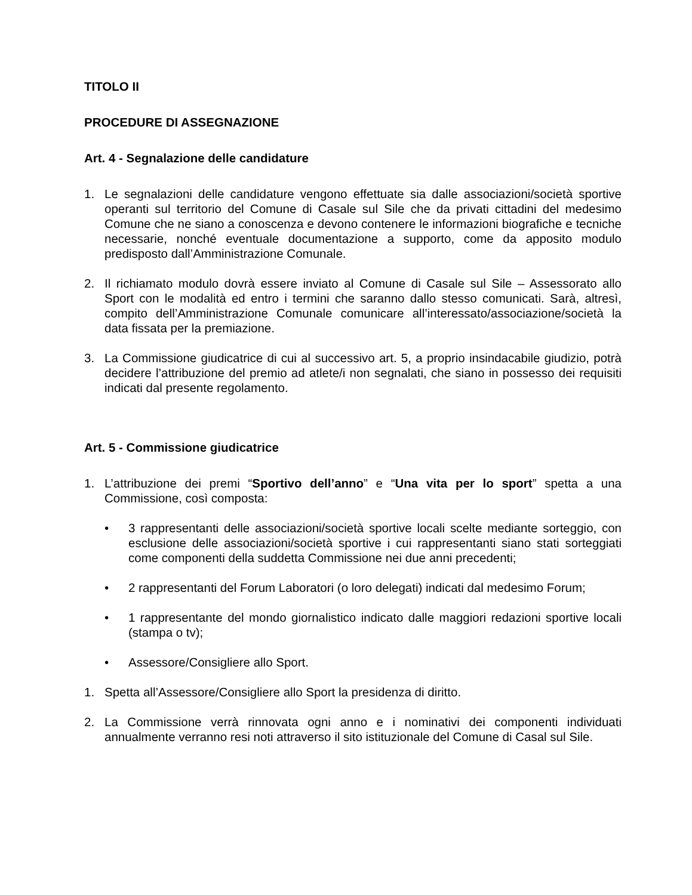TITOLO II
PROCEDURE DI ASSEGNAZIONE
Art. 4 - Segnalazione delle candidature
1. Le segnalazioni delle candidature vengono effettuate sia dalle associazioni/società sportive operanti sul territorio del Comune di Casale sul Sile che da privati cittadini del medesimo Comune che ne siano a conoscenza e devono contenere le informazioni biografiche e tecniche necessarie, nonché eventuale documentazione a supporto, come da apposito modulo predisposto dall’Amministrazione Comunale.
2. Il richiamato modulo dovrà essere inviato al Comune di Casale sul Sile – Assessorato allo Sport con le modalità ed entro i termini che saranno dallo stesso comunicati. Sarà, altresì, compito dell’Amministrazione Comunale comunicare all’interessato/associazione/società la data fissata per la premiazione.
3. La Commissione giudicatrice di cui al successivo art. 5, a proprio insindacabile giudizio, potrà decidere l’attribuzione del premio ad atlete/i non segnalati, che siano in possesso dei requisiti indicati dal presente regolamento.
Art. 5 - Commissione giudicatrice
1. L’attribuzione dei premi “Sportivo dell’anno” e “Una vita per lo sport” spetta a una Commissione, così composta:
• 3 rappresentanti delle associazioni/società sportive locali scelte mediante sorteggio, con esclusione delle associazioni/società sportive i cui rappresentanti siano stati sorteggiati come componenti della suddetta Commissione nei due anni precedenti;
• 2 rappresentanti del Forum Laboratori (o loro delegati) indicati dal medesimo Forum;
• 1 rappresentante del mondo giornalistico indicato dalle maggiori redazioni sportive locali (stampa o tv);
• Assessore/Consigliere allo Sport.
1. Spetta all’Assessore/Consigliere allo Sport la presidenza di diritto.
2. La Commissione verrà rinnovata ogni anno e i nominativi dei componenti individuati annualmente verranno resi noti attraverso il sito istituzionale del Comune di Casal sul Sile.